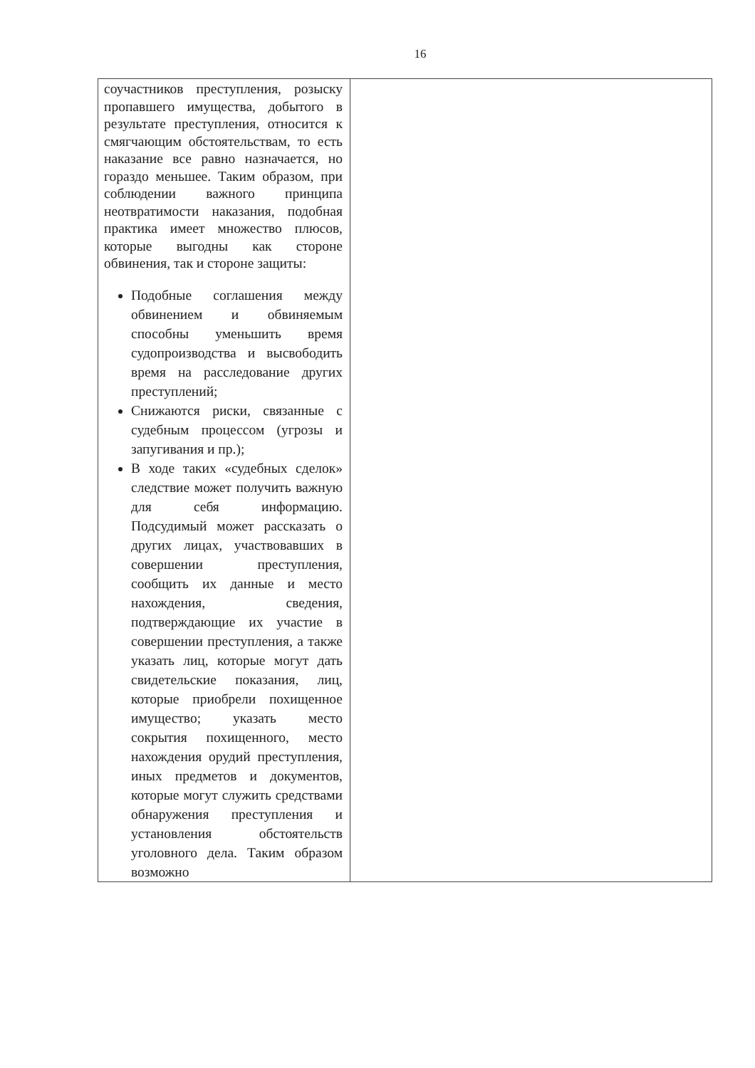16
| соучастников преступления, розыску пропавшего имущества, добытого в результате преступления, относится к смягчающим обстоятельствам, то есть наказание все равно назначается, но гораздо меньшее. Таким образом, при соблюдении важного принципа неотвратимости наказания, подобная практика имеет множество плюсов, которые выгодны как стороне обвинения, так и стороне защиты: Подобные соглашения между обвинением и обвиняемым способны уменьшить время судопроизводства и высвободить время на расследование других преступлений; Снижаются риски, связанные с судебным процессом (угрозы и запугивания и пр.); В ходе таких «судебных сделок» следствие может получить важную для себя информацию. Подсудимый может рассказать о других лицах, участвовавших в совершении преступления, сообщить их данные и место нахождения, сведения, подтверждающие их участие в совершении преступления, а также указать лиц, которые могут дать свидетельские показания, лиц, которые приобрели похищенное имущество; указать место сокрытия похищенного, место нахождения орудий преступления, иных предметов и документов, которые могут служить средствами обнаружения преступления и установления обстоятельств уголовного дела. Таким образом возможно | |